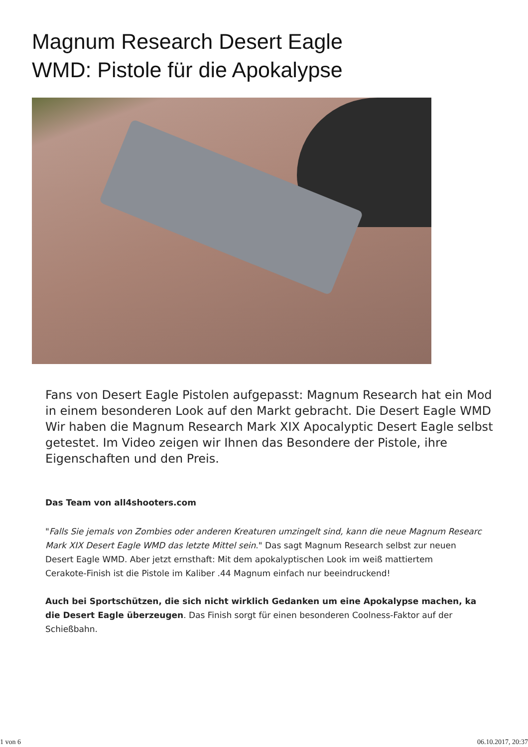Magnum Research Desert Eagle
WMD: Pistole für die Apokalypse
Fans von Desert Eagle Pistolen aufgepasst: Magnum Research hat ein Mod
in einem besonderen Look auf den Markt gebracht. Die Desert Eagle WMD
Wir haben die Magnum Research Mark XIX Apocalyptic Desert Eagle selbst
getestet. Im Video zeigen wir Ihnen das Besondere der Pistole, ihre
Eigenschaften und den Preis.
Das Team von all4shooters.com
"Falls Sie jemals von Zombies oder anderen Kreaturen umzingelt sind, kann die neue Magnum Researc
Mark XIX Desert Eagle WMD das letzte Mittel sein." Das sagt Magnum Research selbst zur neuen
Desert Eagle WMD. Aber jetzt ernsthaft: Mit dem apokalyptischen Look im weiß mattiertem
Cerakote-Finish ist die Pistole im Kaliber .44 Magnum einfach nur beeindruckend!
Auch bei Sportschützen, die sich nicht wirklich Gedanken um eine Apokalypse machen, ka
die Desert Eagle überzeugen. Das Finish sorgt für einen besonderen Coolness-Faktor auf der
Schießbahn.
1 von 6 06.10.2017, 20:37